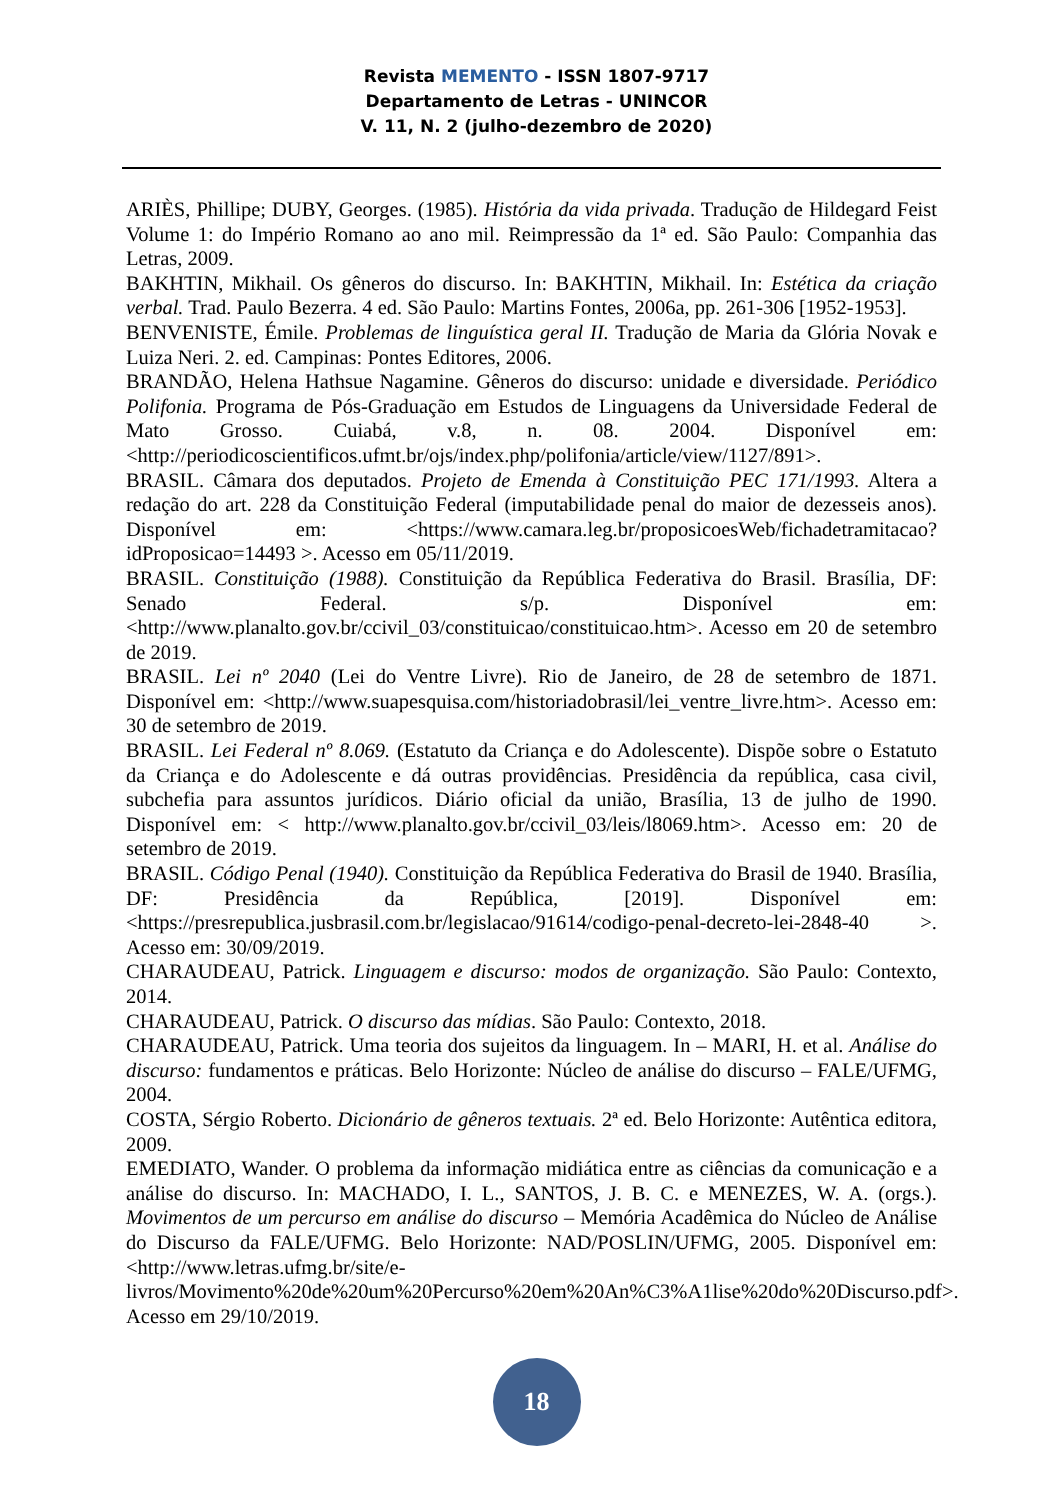Revista MEMENTO - ISSN 1807-9717
Departamento de Letras - UNINCOR
V. 11, N. 2 (julho-dezembro de 2020)
ARIÈS, Phillipe; DUBY, Georges. (1985). História da vida privada. Tradução de Hildegard Feist Volume 1: do Império Romano ao ano mil. Reimpressão da 1ª ed. São Paulo: Companhia das Letras, 2009.
BAKHTIN, Mikhail. Os gêneros do discurso. In: BAKHTIN, Mikhail. In: Estética da criação verbal. Trad. Paulo Bezerra. 4 ed. São Paulo: Martins Fontes, 2006a, pp. 261-306 [1952-1953].
BENVENISTE, Émile. Problemas de linguística geral II. Tradução de Maria da Glória Novak e Luiza Neri. 2. ed. Campinas: Pontes Editores, 2006.
BRANDÃO, Helena Hathsue Nagamine. Gêneros do discurso: unidade e diversidade. Periódico Polifonia. Programa de Pós-Graduação em Estudos de Linguagens da Universidade Federal de Mato Grosso. Cuiabá, v.8, n. 08. 2004. Disponível em: <http://periodicoscientificos.ufmt.br/ojs/index.php/polifonia/article/view/1127/891>.
BRASIL. Câmara dos deputados. Projeto de Emenda à Constituição PEC 171/1993. Altera a redação do art. 228 da Constituição Federal (imputabilidade penal do maior de dezesseis anos). Disponível em: <https://www.camara.leg.br/proposicoesWeb/fichadetramitacao?idProposicao=14493 >. Acesso em 05/11/2019.
BRASIL. Constituição (1988). Constituição da República Federativa do Brasil. Brasília, DF: Senado Federal. s/p. Disponível em: <http://www.planalto.gov.br/ccivil_03/constituicao/constituicao.htm>. Acesso em 20 de setembro de 2019.
BRASIL. Lei nº 2040 (Lei do Ventre Livre). Rio de Janeiro, de 28 de setembro de 1871. Disponível em: <http://www.suapesquisa.com/historiadobrasil/lei_ventre_livre.htm>. Acesso em: 30 de setembro de 2019.
BRASIL. Lei Federal nº 8.069. (Estatuto da Criança e do Adolescente). Dispõe sobre o Estatuto da Criança e do Adolescente e dá outras providências. Presidência da república, casa civil, subchefia para assuntos jurídicos. Diário oficial da união, Brasília, 13 de julho de 1990. Disponível em: < http://www.planalto.gov.br/ccivil_03/leis/l8069.htm>. Acesso em: 20 de setembro de 2019.
BRASIL. Código Penal (1940). Constituição da República Federativa do Brasil de 1940. Brasília, DF: Presidência da República, [2019]. Disponível em: <https://presrepublica.jusbrasil.com.br/legislacao/91614/codigo-penal-decreto-lei-2848-40 >. Acesso em: 30/09/2019.
CHARAUDEAU, Patrick. Linguagem e discurso: modos de organização. São Paulo: Contexto, 2014.
CHARAUDEAU, Patrick. O discurso das mídias. São Paulo: Contexto, 2018.
CHARAUDEAU, Patrick. Uma teoria dos sujeitos da linguagem. In – MARI, H. et al. Análise do discurso: fundamentos e práticas. Belo Horizonte: Núcleo de análise do discurso – FALE/UFMG, 2004.
COSTA, Sérgio Roberto. Dicionário de gêneros textuais. 2ª ed. Belo Horizonte: Autêntica editora, 2009.
EMEDIATO, Wander. O problema da informação midiática entre as ciências da comunicação e a análise do discurso. In: MACHADO, I. L., SANTOS, J. B. C. e MENEZES, W. A. (orgs.). Movimentos de um percurso em análise do discurso – Memória Acadêmica do Núcleo de Análise do Discurso da FALE/UFMG. Belo Horizonte: NAD/POSLIN/UFMG, 2005. Disponível em:<http://www.letras.ufmg.br/site/e-livros/Movimento%20de%20um%20Percurso%20em%20An%C3%A1lise%20do%20Discurso.pdf>. Acesso em 29/10/2019.
18